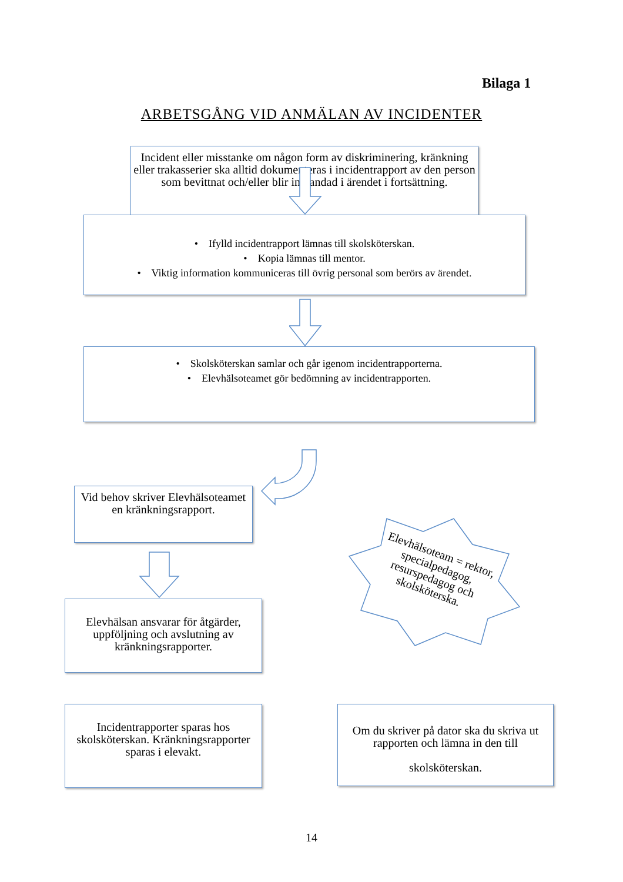Bilaga 1
ARBETSGÅNG VID ANMÄLAN AV INCIDENTER
Incident eller misstanke om någon form av diskriminering, kränkning eller trakasserier ska alltid dokumenteras i incidentrapport av den person som bevittnat och/eller blir inblandad i ärendet i fortsättning.
• Ifylld incidentrapport lämnas till skolsköterskan.
• Kopia lämnas till mentor.
• Viktig information kommuniceras till övrig personal som berörs av ärendet.
• Skolsköterskan samlar och går igenom incidentrapporterna.
• Elevhälsoteamet gör bedömning av incidentrapporten.
Vid behov skriver Elevhälsoteamet en kränkningsrapport.
Elevhälsan ansvarar för åtgärder, uppföljning och avslutning av kränkningsrapporter.
Elevhälsoteam = rektor, specialpedagog, resurspedagog och skolsköterska.
Incidentrapporter sparas hos skolsköterskan. Kränkningsrapporter sparas i elevakt.
Om du skriver på dator ska du skriva ut rapporten och lämna in den till
skolsköterskan.
14